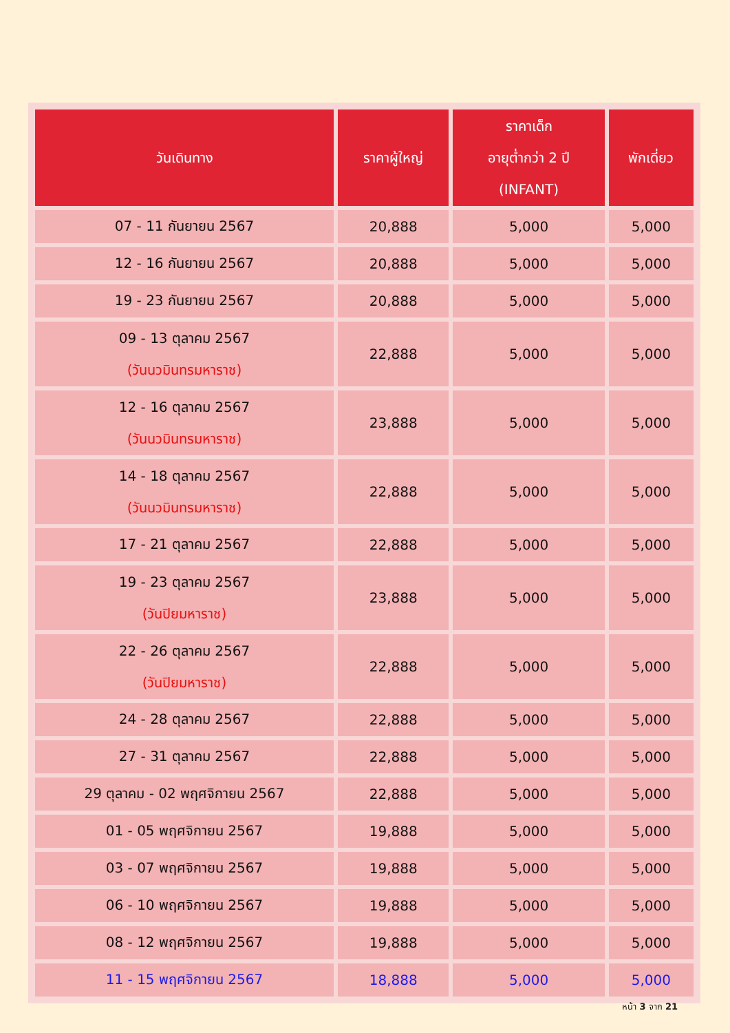| วันเดินทาง | ราคาผู้ใหญ่ | ราคาเด็ก อายุต่ำกว่า 2 ปี (INFANT) | พักเดี่ยว |
| --- | --- | --- | --- |
| 07 - 11 กันยายน 2567 | 20,888 | 5,000 | 5,000 |
| 12 - 16 กันยายน 2567 | 20,888 | 5,000 | 5,000 |
| 19 - 23 กันยายน 2567 | 20,888 | 5,000 | 5,000 |
| 09 - 13 ตุลาคม 2567 (วันนวมินทรมหาราช) | 22,888 | 5,000 | 5,000 |
| 12 - 16 ตุลาคม 2567 (วันนวมินทรมหาราช) | 23,888 | 5,000 | 5,000 |
| 14 - 18 ตุลาคม 2567 (วันนวมินทรมหาราช) | 22,888 | 5,000 | 5,000 |
| 17 - 21 ตุลาคม 2567 | 22,888 | 5,000 | 5,000 |
| 19 - 23 ตุลาคม 2567 (วันปิยมหาราช) | 23,888 | 5,000 | 5,000 |
| 22 - 26 ตุลาคม 2567 (วันปิยมหาราช) | 22,888 | 5,000 | 5,000 |
| 24 - 28 ตุลาคม 2567 | 22,888 | 5,000 | 5,000 |
| 27 - 31 ตุลาคม 2567 | 22,888 | 5,000 | 5,000 |
| 29 ตุลาคม - 02 พฤศจิกายน 2567 | 22,888 | 5,000 | 5,000 |
| 01 - 05 พฤศจิกายน 2567 | 19,888 | 5,000 | 5,000 |
| 03 - 07 พฤศจิกายน 2567 | 19,888 | 5,000 | 5,000 |
| 06 - 10 พฤศจิกายน 2567 | 19,888 | 5,000 | 5,000 |
| 08 - 12 พฤศจิกายน 2567 | 19,888 | 5,000 | 5,000 |
| 11 - 15 พฤศจิกายน 2567 | 18,888 | 5,000 | 5,000 |
หน้า 3 จาก 21